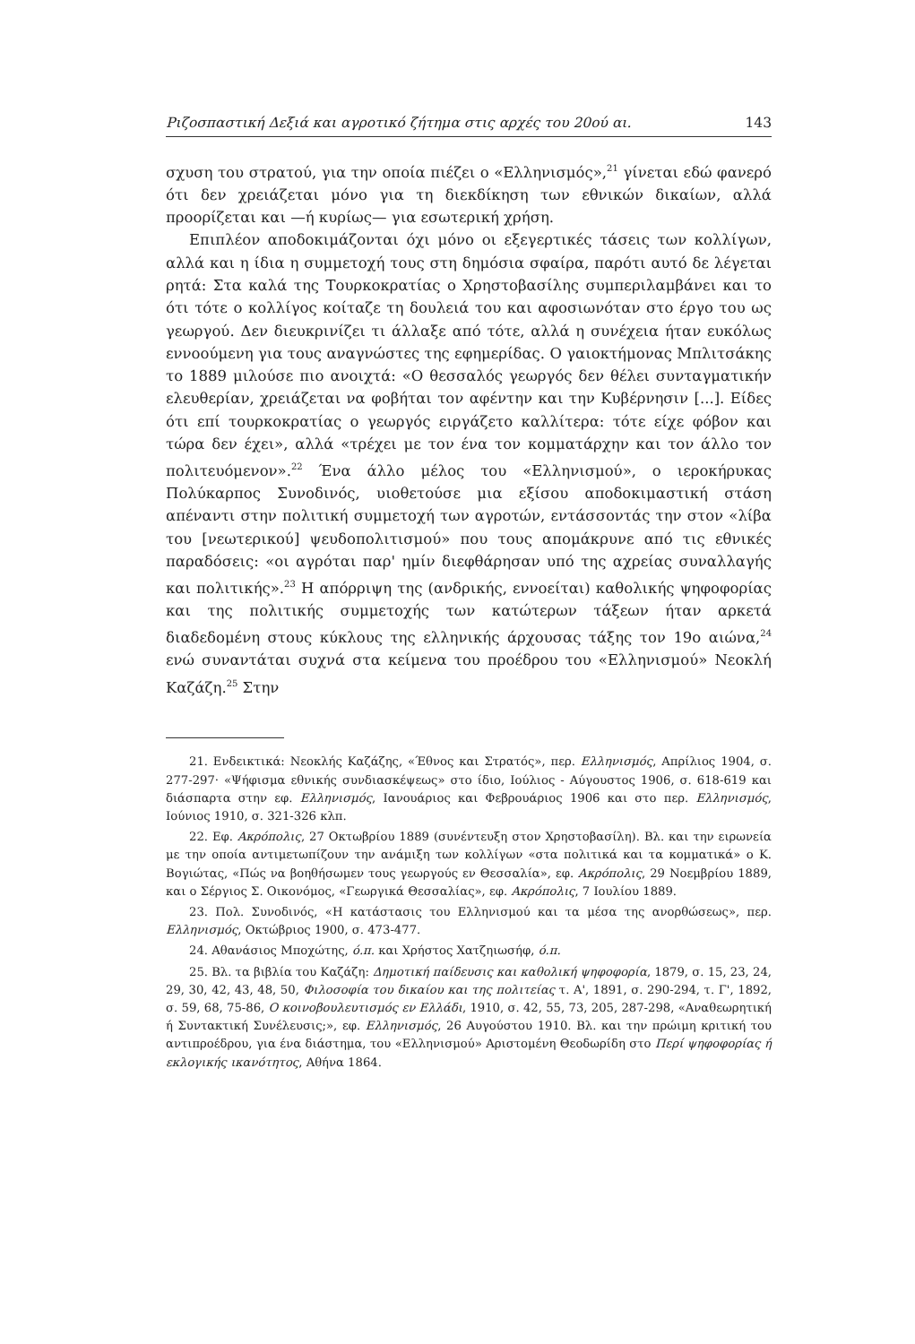Ριζοσπαστική Δεξιά και αγροτικό ζήτημα στις αρχές του 20ού αι. 143
σχυση του στρατού, για την οποία πιέζει ο «Ελληνισμός»,<sup>21</sup> γίνεται εδώ φανερό ότι δεν χρειάζεται μόνο για τη διεκδίκηση των εθνικών δικαίων, αλλά προορίζεται και —ή κυρίως— για εσωτερική χρήση.
Επιπλέον αποδοκιμάζονται όχι μόνο οι εξεγερτικές τάσεις των κολλίγων, αλλά και η ίδια η συμμετοχή τους στη δημόσια σφαίρα, παρότι αυτό δε λέγεται ρητά: Στα καλά της Τουρκοκρατίας ο Χρηστοβασίλης συμπεριλαμβάνει και το ότι τότε ο κολλίγος κοίταζε τη δουλειά του και αφοσιωνόταν στο έργο του ως γεωργού. Δεν διευκρινίζει τι άλλαξε από τότε, αλλά η συνέχεια ήταν ευκόλως εννοούμενη για τους αναγνώστες της εφημερίδας. Ο γαιοκτήμονας Μπλιτσάκης το 1889 μιλούσε πιο ανοιχτά: «Ο θεσσαλός γεωργός δεν θέλει συνταγματικήν ελευθερίαν, χρειάζεται να φοβήται τον αφέντην και την Κυβέρνησιν [...]. Είδες ότι επί τουρκοκρατίας ο γεωργός ειργάζετο καλλίτερα: τότε είχε φόβον και τώρα δεν έχει», αλλά «τρέχει με τον ένα τον κομματάρχην και τον άλλο τον πολιτευόμενον».<sup>22</sup> Ένα άλλο μέλος του «Ελληνισμού», ο ιεροκήρυκας Πολύκαρπος Συνοδινός, υιοθετούσε μια εξίσου αποδοκιμαστική στάση απέναντι στην πολιτική συμμετοχή των αγροτών, εντάσσοντάς την στον «λίβα του [νεωτερικού] ψευδοπολιτισμού» που τους απομάκρυνε από τις εθνικές παραδόσεις: «οι αγρόται παρ' ημίν διεφθάρησαν υπό της αχρείας συναλλαγής και πολιτικής».<sup>23</sup> Η απόρριψη της (ανδρικής, εννοείται) καθολικής ψηφοφορίας και της πολιτικής συμμετοχής των κατώτερων τάξεων ήταν αρκετά διαδεδομένη στους κύκλους της ελληνικής άρχουσας τάξης τον 19ο αιώνα,<sup>24</sup> ενώ συναντάται συχνά στα κείμενα του προέδρου του «Ελληνισμού» Νεοκλή Καζάζη.<sup>25</sup> Στην
21. Ενδεικτικά: Νεοκλής Καζάζης, «Έθνος και Στρατός», περ. Ελληνισμός, Απρίλιος 1904, σ. 277-297· «Ψήφισμα εθνικής συνδιασκέψεως» στο ίδιο, Ιούλιος - Αύγουστος 1906, σ. 618-619 και διάσπαρτα στην εφ. Ελληνισμός, Ιανουάριος και Φεβρουάριος 1906 και στο περ. Ελληνισμός, Ιούνιος 1910, σ. 321-326 κλπ.
22. Εφ. Ακρόπολις, 27 Οκτωβρίου 1889 (συνέντευξη στον Χρηστοβασίλη). Βλ. και την ειρωνεία με την οποία αντιμετωπίζουν την ανάμιξη των κολλίγων «στα πολιτικά και τα κομματικά» ο Κ. Βογιώτας, «Πώς να βοηθήσωμεν τους γεωργούς εν Θεσσαλία», εφ. Ακρόπολις, 29 Νοεμβρίου 1889, και ο Σέργιος Σ. Οικονόμος, «Γεωργικά Θεσσαλίας», εφ. Ακρόπολις, 7 Ιουλίου 1889.
23. Πολ. Συνοδινός, «Η κατάστασις του Ελληνισμού και τα μέσα της ανορθώσεως», περ. Ελληνισμός, Οκτώβριος 1900, σ. 473-477.
24. Αθανάσιος Μποχώτης, ό.π. και Χρήστος Χατζηιωσήφ, ό.π.
25. Βλ. τα βιβλία του Καζάζη: Δημοτική παίδευσις και καθολική ψηφοφορία, 1879, σ. 15, 23, 24, 29, 30, 42, 43, 48, 50, Φιλοσοφία του δικαίου και της πολιτείας τ. Α', 1891, σ. 290-294, τ. Γ', 1892, σ. 59, 68, 75-86, Ο κοινοβουλευτισμός εν Ελλάδι, 1910, σ. 42, 55, 73, 205, 287-298, «Αναθεωρητική ή Συντακτική Συνέλευσις;», εφ. Ελληνισμός, 26 Αυγούστου 1910. Βλ. και την πρώιμη κριτική του αντιπροέδρου, για ένα διάστημα, του «Ελληνισμού» Αριστομένη Θεοδωρίδη στο Περί ψηφοφορίας ή εκλογικής ικανότητος, Αθήνα 1864.